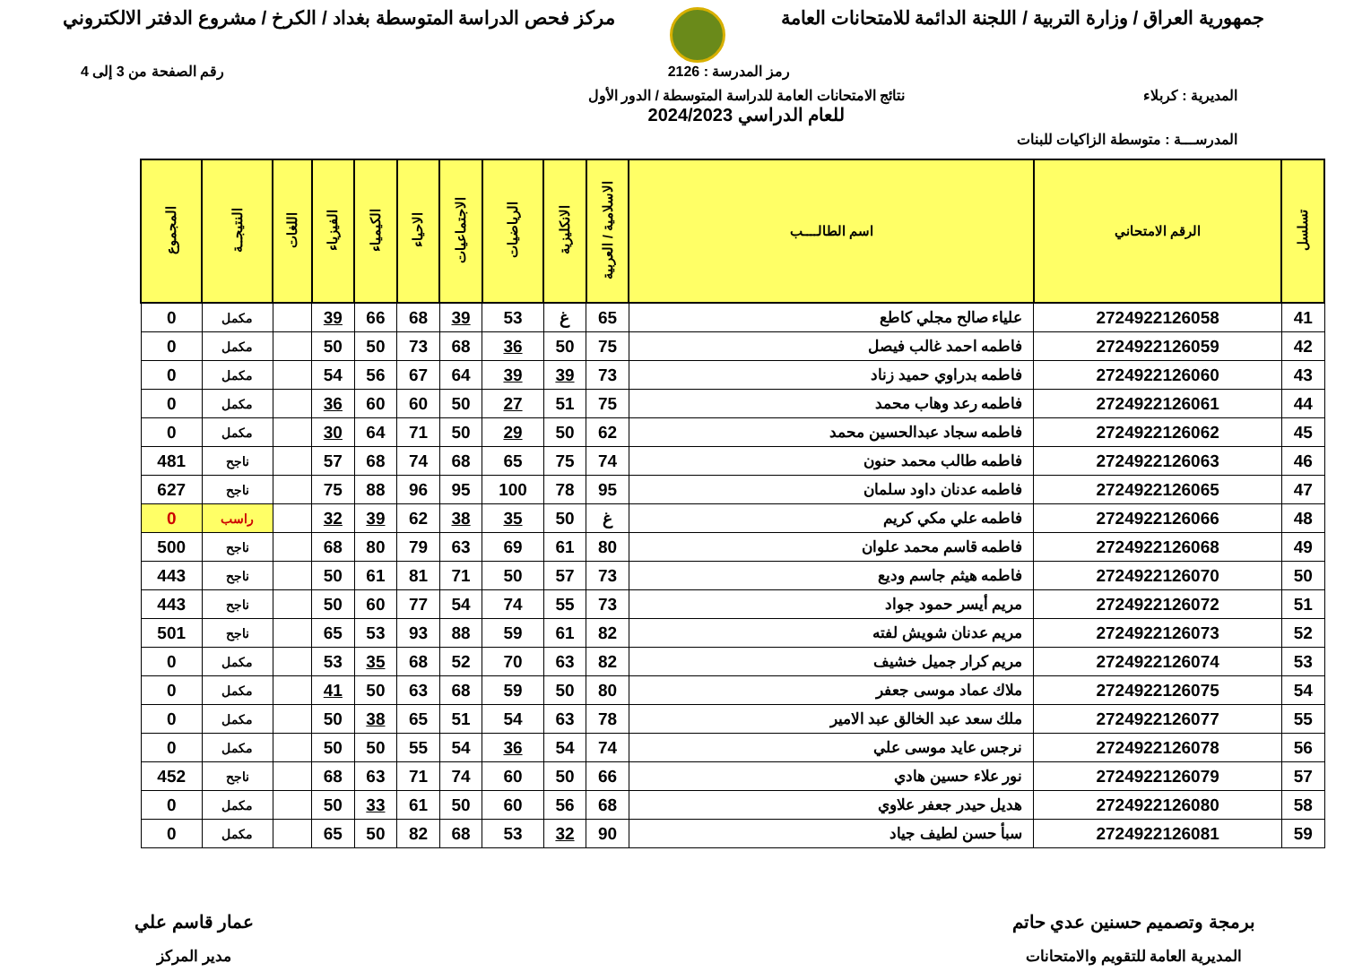جمهورية العراق / وزارة التربية / اللجنة الدائمة للامتحانات العامة
مركز فحص الدراسة المتوسطة بغداد / الكرخ / مشروع الدفتر الالكتروني
رمز المدرسة : 2126 رقم الصفحة من 3 إلى 4
المديرية : كربلاء نتائج الامتحانات العامة للدراسة المتوسطة / الدور الأول
للعام الدراسي 2024/2023
المدرســـة : متوسطة الزاكيات للبنات
| تسلسل | الرقم الامتحاني | اسم الطالــــب | الاسلامية / العربية | الانكليزية | الرياضيات | الاجتماعيات | الاحياء | الكيمياء | الفيزياء | اللغات | النتيجــة | المجموع |
| --- | --- | --- | --- | --- | --- | --- | --- | --- | --- | --- | --- | --- |
| 41 | 2724922126058 | علياء صالح مجلي كاطع | 65 | غ | 53 | 39 | 68 | 66 | 39 | | مكمل | 0 |
| 42 | 2724922126059 | فاطمه احمد غالب فيصل | 75 | 50 | 36 | 68 | 73 | 50 | 50 | | مكمل | 0 |
| 43 | 2724922126060 | فاطمه بدراوي حميد زناد | 73 | 39 | 39 | 64 | 67 | 56 | 54 | | مكمل | 0 |
| 44 | 2724922126061 | فاطمه رعد وهاب محمد | 75 | 51 | 27 | 50 | 60 | 60 | 36 | | مكمل | 0 |
| 45 | 2724922126062 | فاطمه سجاد عبدالحسين محمد | 62 | 50 | 29 | 50 | 71 | 64 | 30 | | مكمل | 0 |
| 46 | 2724922126063 | فاطمه طالب محمد حنون | 74 | 75 | 65 | 68 | 74 | 68 | 57 | | ناجح | 481 |
| 47 | 2724922126065 | فاطمه عدنان داود سلمان | 95 | 78 | 100 | 95 | 96 | 88 | 75 | | ناجح | 627 |
| 48 | 2724922126066 | فاطمه علي مكي كريم | غ | 50 | 35 | 38 | 62 | 39 | 32 | | راسب | 0 |
| 49 | 2724922126068 | فاطمه قاسم محمد علوان | 80 | 61 | 69 | 63 | 79 | 80 | 68 | | ناجح | 500 |
| 50 | 2724922126070 | فاطمه هيثم جاسم وديع | 73 | 57 | 50 | 71 | 81 | 61 | 50 | | ناجح | 443 |
| 51 | 2724922126072 | مريم أيسر حمود جواد | 73 | 55 | 74 | 54 | 77 | 60 | 50 | | ناجح | 443 |
| 52 | 2724922126073 | مريم عدنان شويش لفته | 82 | 61 | 59 | 88 | 93 | 53 | 65 | | ناجح | 501 |
| 53 | 2724922126074 | مريم كرار جميل خشيف | 82 | 63 | 70 | 52 | 68 | 35 | 53 | | مكمل | 0 |
| 54 | 2724922126075 | ملاك عماد موسى جعفر | 80 | 50 | 59 | 68 | 63 | 50 | 41 | | مكمل | 0 |
| 55 | 2724922126077 | ملك سعد عبد الخالق عبد الامير | 78 | 63 | 54 | 51 | 65 | 38 | 50 | | مكمل | 0 |
| 56 | 2724922126078 | نرجس عايد موسى علي | 74 | 54 | 36 | 54 | 55 | 50 | 50 | | مكمل | 0 |
| 57 | 2724922126079 | نور علاء حسين هادي | 66 | 50 | 60 | 74 | 71 | 63 | 68 | | ناجح | 452 |
| 58 | 2724922126080 | هديل حيدر جعفر علاوي | 68 | 56 | 60 | 50 | 61 | 33 | 50 | | مكمل | 0 |
| 59 | 2724922126081 | سبأ حسن لطيف جياد | 90 | 32 | 53 | 68 | 82 | 50 | 65 | | مكمل | 0 |
برمجة وتصميم حسنين عدي حاتم
المديرية العامة للتقويم والامتحانات
عمار قاسم علي
مدير المركز